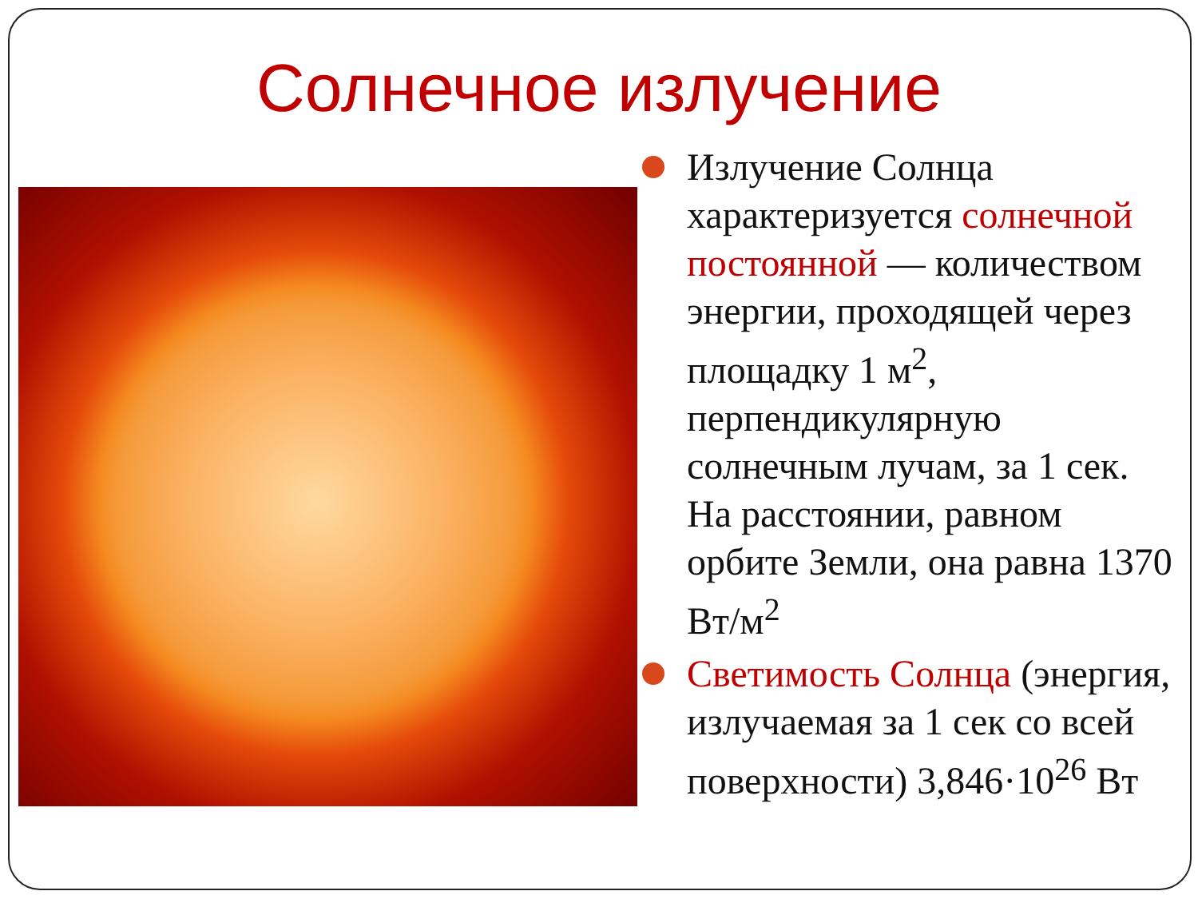Солнечное излучение
Излучение Солнца характеризуется солнечной постоянной — количеством энергии, проходящей через площадку 1 м<sup>2</sup>, перпендикулярную солнечным лучам, за 1 сек. На расстоянии, равном орбите Земли, она равна 1370 Вт/м<sup>2</sup>
Светимость Солнца (энергия, излучаемая за 1 сек со всей поверхности) 3,846·10<sup>26</sup> Вт